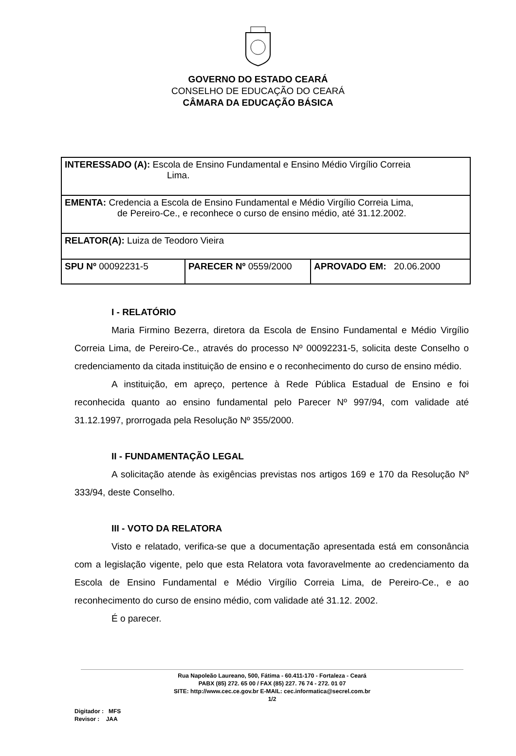GOVERNO DO ESTADO CEARÁ
CONSELHO DE EDUCAÇÃO DO CEARÁ
CÂMARA DA EDUCAÇÃO BÁSICA
| INTERESSADO (A): Escola de Ensino Fundamental e Ensino Médio Virgílio Correia Lima. | | |
| EMENTA: Credencia a Escola de Ensino Fundamental e Médio Virgílio Correia Lima, de Pereiro-Ce., e reconhece o curso de ensino médio, até 31.12.2002. | | |
| RELATOR(A): Luiza de Teodoro Vieira | | |
| SPU Nº 00092231-5 | PARECER Nº 0559/2000 | APROVADO EM: 20.06.2000 |
I - RELATÓRIO
Maria Firmino Bezerra, diretora da Escola de Ensino Fundamental e Médio Virgílio Correia Lima, de Pereiro-Ce., através do processo Nº 00092231-5, solicita deste Conselho o credenciamento da citada instituição de ensino e o reconhecimento do curso de ensino médio.
A instituição, em apreço, pertence à Rede Pública Estadual de Ensino e foi reconhecida quanto ao ensino fundamental pelo Parecer Nº 997/94, com validade até 31.12.1997, prorrogada pela Resolução Nº 355/2000.
II - FUNDAMENTAÇÃO LEGAL
A solicitação atende às exigências previstas nos artigos 169 e 170 da Resolução Nº 333/94, deste Conselho.
III - VOTO DA RELATORA
Visto e relatado, verifica-se que a documentação apresentada está em consonância com a legislação vigente, pelo que esta Relatora vota favoravelmente ao credenciamento da Escola de Ensino Fundamental e Médio Virgílio Correia Lima, de Pereiro-Ce., e ao reconhecimento do curso de ensino médio, com validade até 31.12. 2002.
É o parecer.
Rua Napoleão Laureano, 500, Fátima - 60.411-170 - Fortaleza - Ceará
PABX (85) 272. 65 00 / FAX (85) 227. 76 74 - 272. 01 07
SITE: http://www.cec.ce.gov.br E-MAIL: cec.informatica@secrel.com.br
1/2
Digitador : MFS
Revisor : JAA